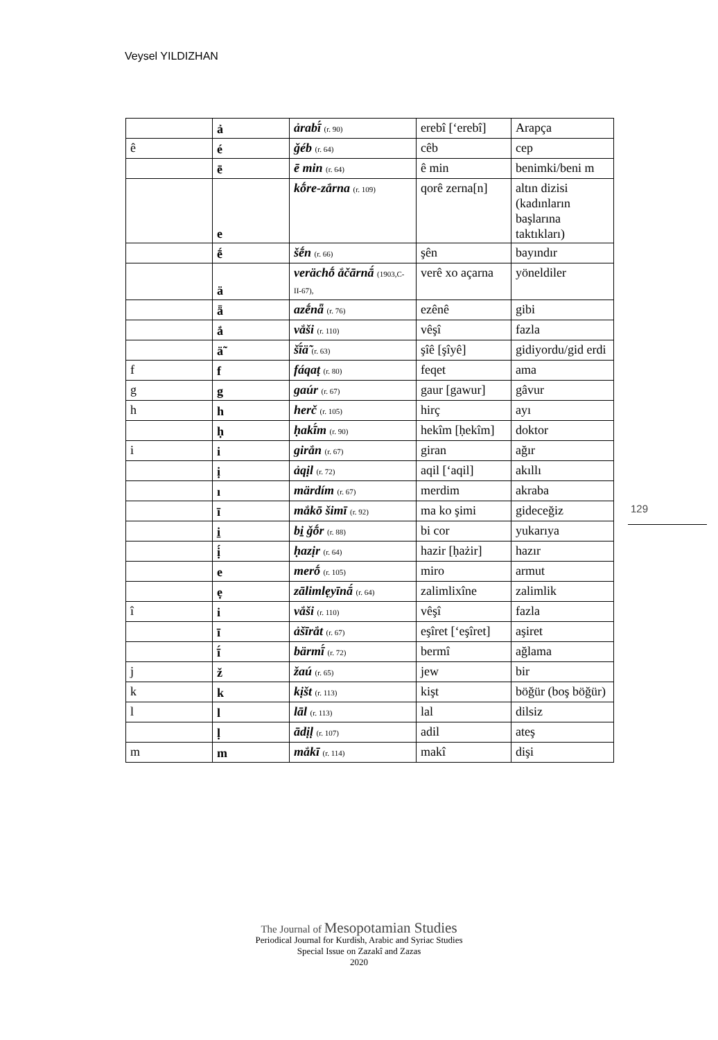Veysel YILDIZHAN
| | ả | ảrabī́ (r. 90) | erebî [‘erebî] | Arapça |
| ê | é | ǧéb (r. 64) | cêb | cep |
| | ē | ē min (r. 64) | ê min | benimki/beni m |
| | e | kṓre-zắrna (r. 109) | qorê zerna[n] | altın dizisi (kadınların başlarına taktıkları) |
| | ḗ | šḗn (r. 66) | şên | bayındır |
| | ä | verächṓ ắčārnā́ (1903,C-II-67), | verê xo açarna | yöneldiler |
| | ǟ | azḗnǟ (r. 76) | ezênê | gibi |
| | ắ | vắši (r. 110) | vêşî | fazla |
| | ä̃ | šī́ä̃ (r. 63) | şîê [şîyê] | gidiyordu/gid erdi |
| f | f | fáqaṭ (r. 80) | feqet | ama |
| g | g | gaúr (r. 67) | gaur [gawur] | gâvur |
| h | h | herč (r. 105) | hirç | ayı |
| | ḥ | ḥakī́m (r. 90) | hekîm [ḥekîm] | doktor |
| i | i | girắn (r. 67) | giran | ağır |
| | ị | ảqịl (r. 72) | aqil [‘aqil] | akıllı |
| | ı | märdím (r. 67) | merdim | akraba |
| | ī | mắkō šimī (r. 92) | ma ko şimi | gideceğiz |
| | i̱ | bi̱ ǧṓr (r. 88) | bi cor | yukarıya |
| | ị́ | ḥazịr (r. 64) | hazir [ḥażir] | hazır |
| | e | merṓ (r. 105) | miro | armut |
| | ẹ | zālimlẹyīnā́ (r. 64) | zalimlixîne | zalimlik |
| î | i | vắši (r. 110) | vêşî | fazla |
| | ī | ảšīrắt (r. 67) | eşîret [‘eşîret] | aşiret |
| | ī́ | bärmī́ (r. 72) | bermî | ağlama |
| j | ž | žaú (r. 65) | jew | bir |
| k | k | kịšt (r. 113) | kişt | böğür (boş böğür) |
| l | l | lāl (r. 113) | lal | dilsiz |
| | ḷ | ādịḷ (r. 107) | adil | ateş |
| m | m | mắkī (r. 114) | makî | dişi |
129
The Journal of Mesopotamian Studies
Periodical Journal for Kurdish, Arabic and Syriac Studies
Special Issue on Zazakî and Zazas
2020